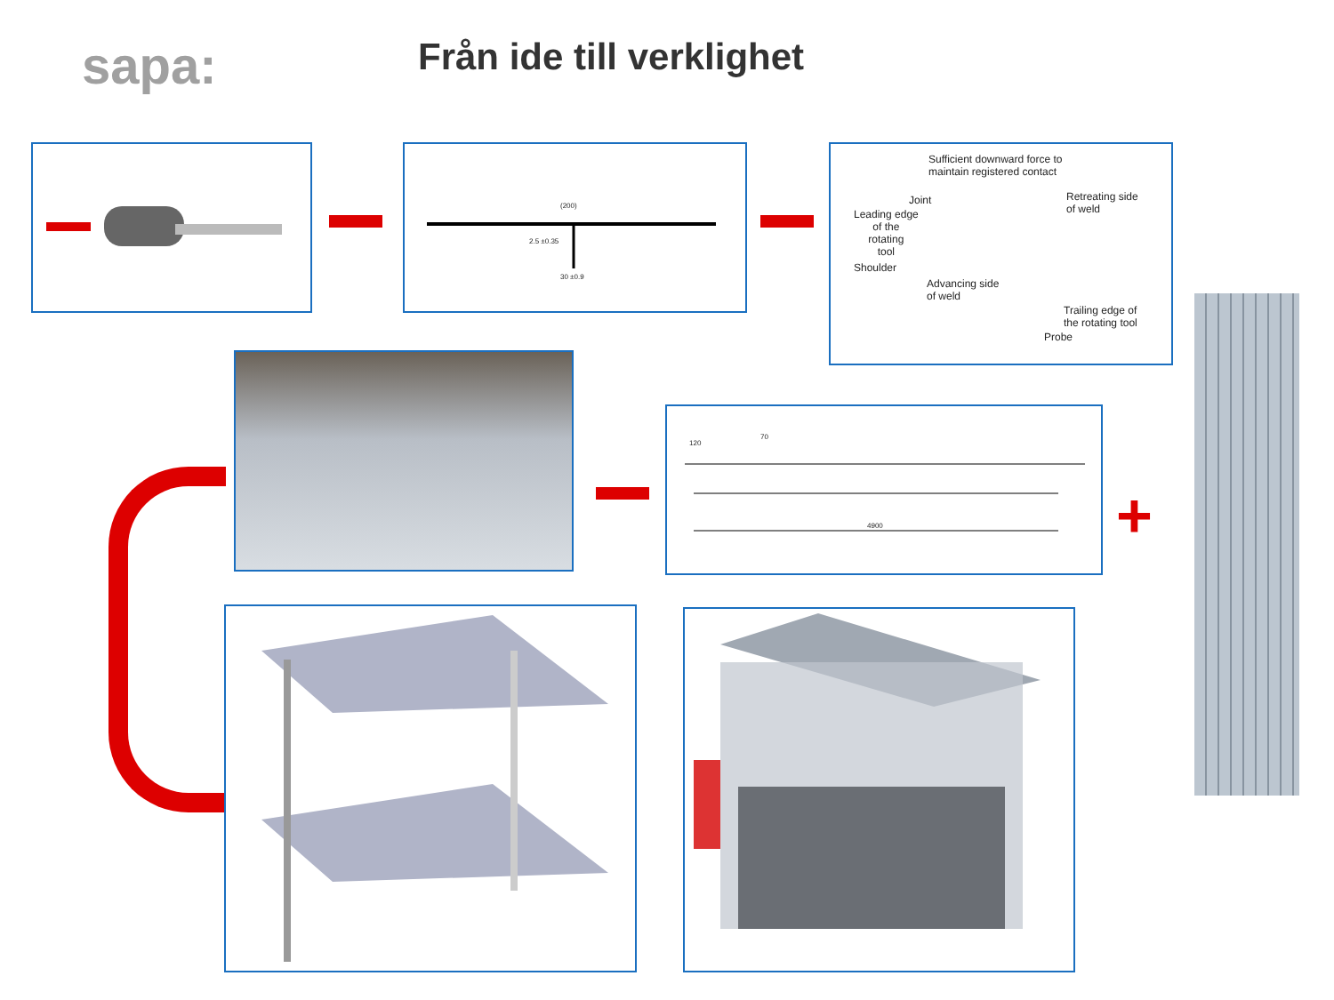sapa: Från ide till verklighet
(200)
2.5 ±0.35
30 ±0.9
Sufficient downward force to
maintain registered contact
Joint
Leading edge
of the
rotating
tool
Retreating side
of weld
Shoulder
Advancing side
of weld
Trailing edge of
the rotating tool
Probe
+
120
70
4900